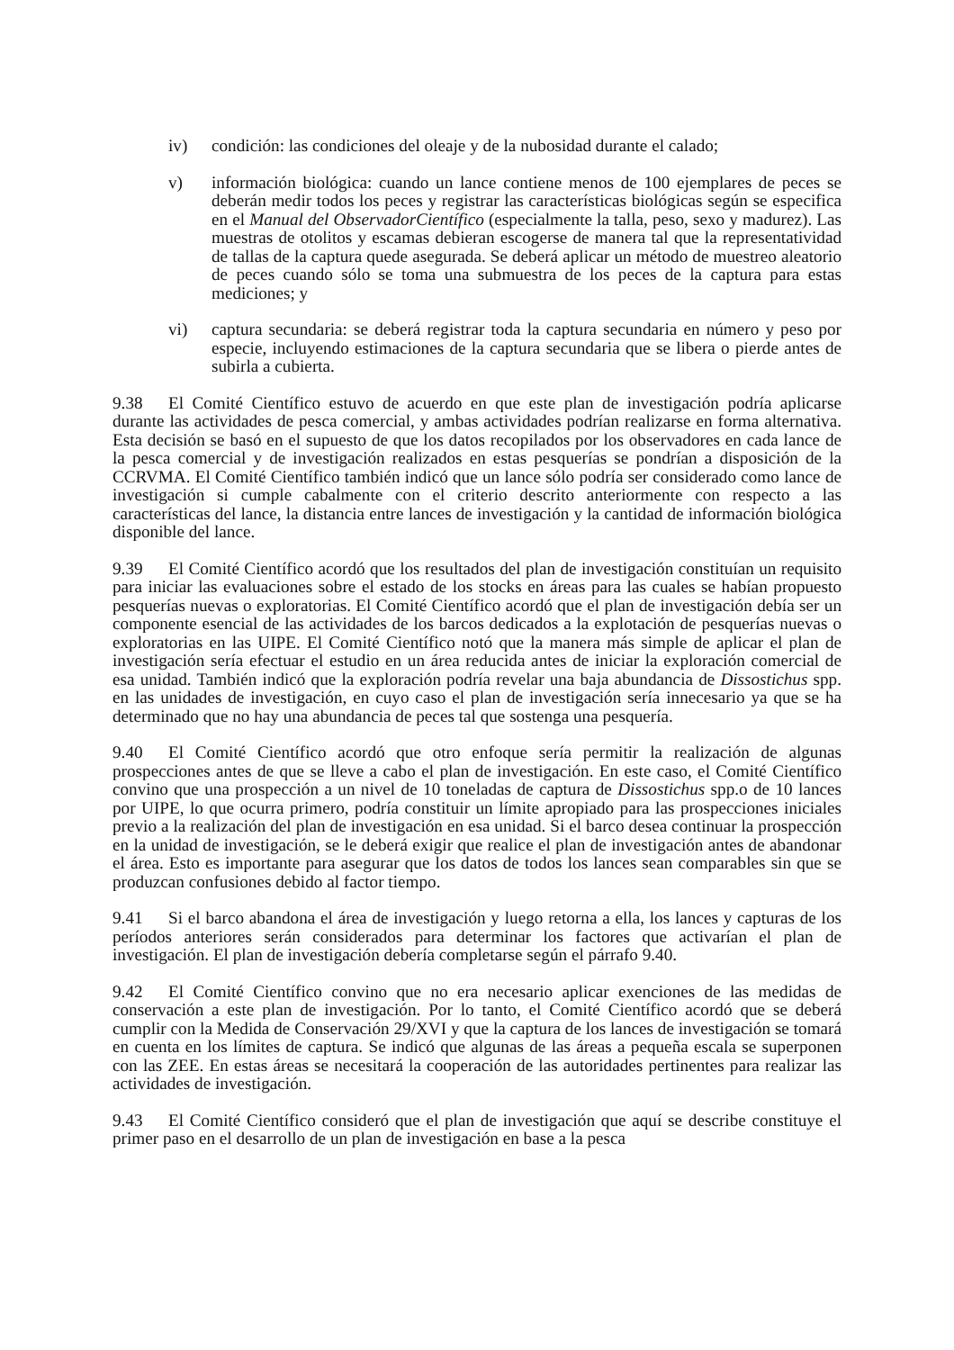iv) condición: las condiciones del oleaje y de la nubosidad durante el calado;
v) información biológica: cuando un lance contiene menos de 100 ejemplares de peces se deberán medir todos los peces y registrar las características biológicas según se especifica en el Manual del ObservadorCientífico (especialmente la talla, peso, sexo y madurez). Las muestras de otolitos y escamas debieran escogerse de manera tal que la representatividad de tallas de la captura quede asegurada. Se deberá aplicar un método de muestreo aleatorio de peces cuando sólo se toma una submuestra de los peces de la captura para estas mediciones; y
vi) captura secundaria: se deberá registrar toda la captura secundaria en número y peso por especie, incluyendo estimaciones de la captura secundaria que se libera o pierde antes de subirla a cubierta.
9.38 El Comité Científico estuvo de acuerdo en que este plan de investigación podría aplicarse durante las actividades de pesca comercial, y ambas actividades podrían realizarse en forma alternativa. Esta decisión se basó en el supuesto de que los datos recopilados por los observadores en cada lance de la pesca comercial y de investigación realizados en estas pesquerías se pondrían a disposición de la CCRVMA. El Comité Científico también indicó que un lance sólo podría ser considerado como lance de investigación si cumple cabalmente con el criterio descrito anteriormente con respecto a las características del lance, la distancia entre lances de investigación y la cantidad de información biológica disponible del lance.
9.39 El Comité Científico acordó que los resultados del plan de investigación constituían un requisito para iniciar las evaluaciones sobre el estado de los stocks en áreas para las cuales se habían propuesto pesquerías nuevas o exploratorias. El Comité Científico acordó que el plan de investigación debía ser un componente esencial de las actividades de los barcos dedicados a la explotación de pesquerías nuevas o exploratorias en las UIPE. El Comité Científico notó que la manera más simple de aplicar el plan de investigación sería efectuar el estudio en un área reducida antes de iniciar la exploración comercial de esa unidad. También indicó que la exploración podría revelar una baja abundancia de Dissostichus spp. en las unidades de investigación, en cuyo caso el plan de investigación sería innecesario ya que se ha determinado que no hay una abundancia de peces tal que sostenga una pesquería.
9.40 El Comité Científico acordó que otro enfoque sería permitir la realización de algunas prospecciones antes de que se lleve a cabo el plan de investigación. En este caso, el Comité Científico convino que una prospección a un nivel de 10 toneladas de captura de Dissostichus spp.o de 10 lances por UIPE, lo que ocurra primero, podría constituir un límite apropiado para las prospecciones iniciales previo a la realización del plan de investigación en esa unidad. Si el barco desea continuar la prospección en la unidad de investigación, se le deberá exigir que realice el plan de investigación antes de abandonar el área. Esto es importante para asegurar que los datos de todos los lances sean comparables sin que se produzcan confusiones debido al factor tiempo.
9.41 Si el barco abandona el área de investigación y luego retorna a ella, los lances y capturas de los períodos anteriores serán considerados para determinar los factores que activarían el plan de investigación. El plan de investigación debería completarse según el párrafo 9.40.
9.42 El Comité Científico convino que no era necesario aplicar exenciones de las medidas de conservación a este plan de investigación. Por lo tanto, el Comité Científico acordó que se deberá cumplir con la Medida de Conservación 29/XVI y que la captura de los lances de investigación se tomará en cuenta en los límites de captura. Se indicó que algunas de las áreas a pequeña escala se superponen con las ZEE. En estas áreas se necesitará la cooperación de las autoridades pertinentes para realizar las actividades de investigación.
9.43 El Comité Científico consideró que el plan de investigación que aquí se describe constituye el primer paso en el desarrollo de un plan de investigación en base a la pesca